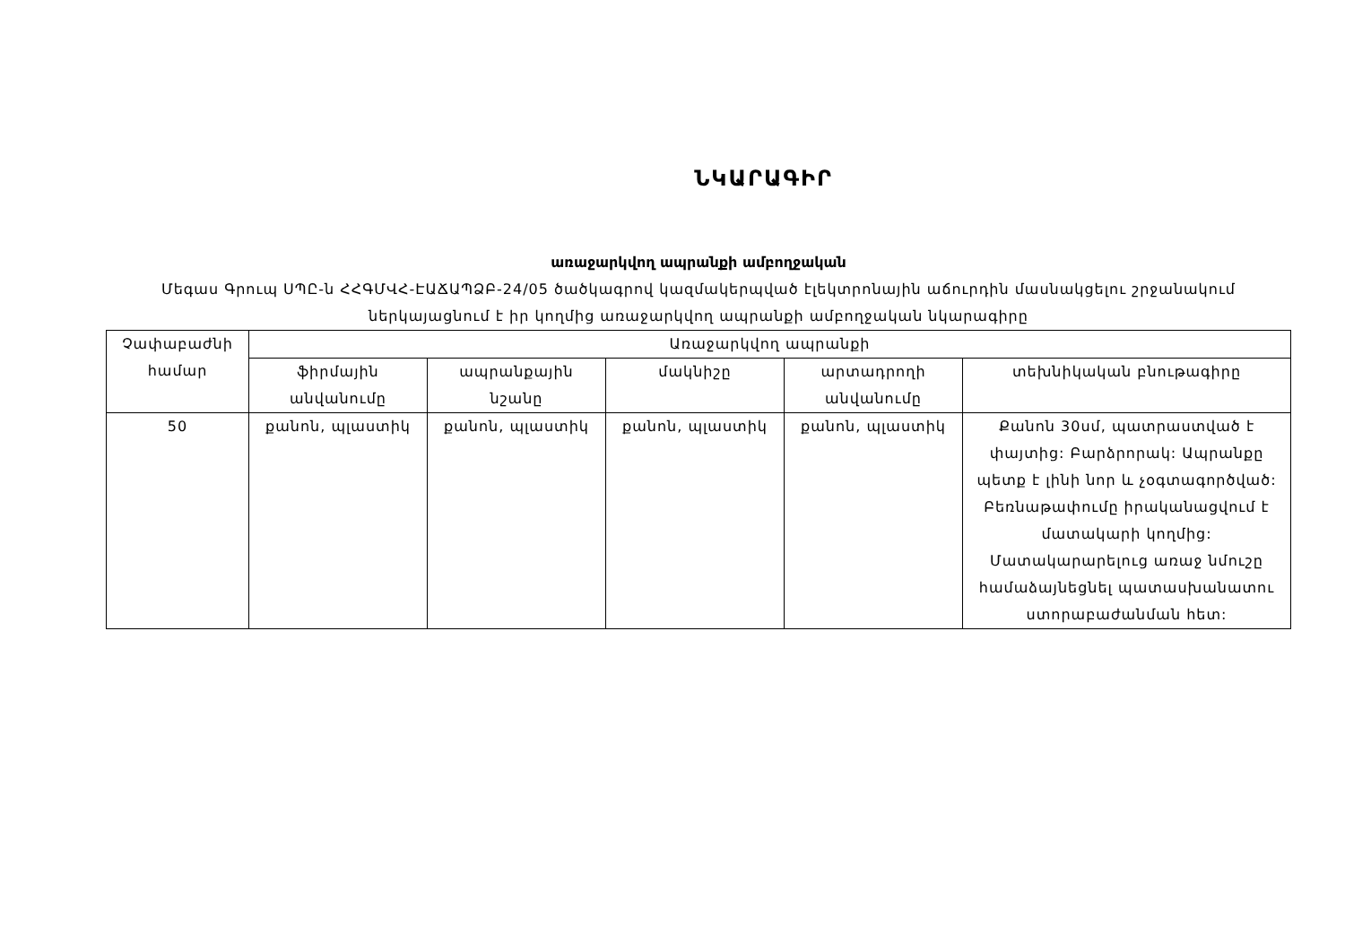ՆԿԱՐԱԳԻՐ
առաջարկվող ապրանքի ամբողջական
Մեգաս Գրուպ ՍՊԸ-ն ՀՀԳՄՎՀ-ԷԱՃԱՊՁԲ-24/05 ծածկագրով կազմակերպված էլեկտրոնային աճուրդին մասնակցելու շրջանակում ներկայացնում է իր կողմից առաջարկվող ապրանքի ամբողջական նկարագիրը
| Չափաբաժնի համար | Առաջարկվող ապրանքի | | | | |
| --- | --- | --- | --- | --- | --- |
| | ֆիրմային անվանումը | ապրանքային նշանը | մակնիշը | արտադրողի անվանումը | տեխնիկական բնութագիրը |
| 50 | քանոն, պլաստիկ | քանոն, պլաստիկ | քանոն, պլաստիկ | քանոն, պլաստիկ | Քանոն 30սմ, պատրաստված է փայտից: Բարձրորակ: Ապրանքը պետք է լինի նոր և չօգտագործված: Բեռնաթափումը իրականացվում է մատակարի կողմից: Մատակարարելուց առաջ նմուշը համաձայնեցնել պատասխանատու ստորաբաժանման հետ: |